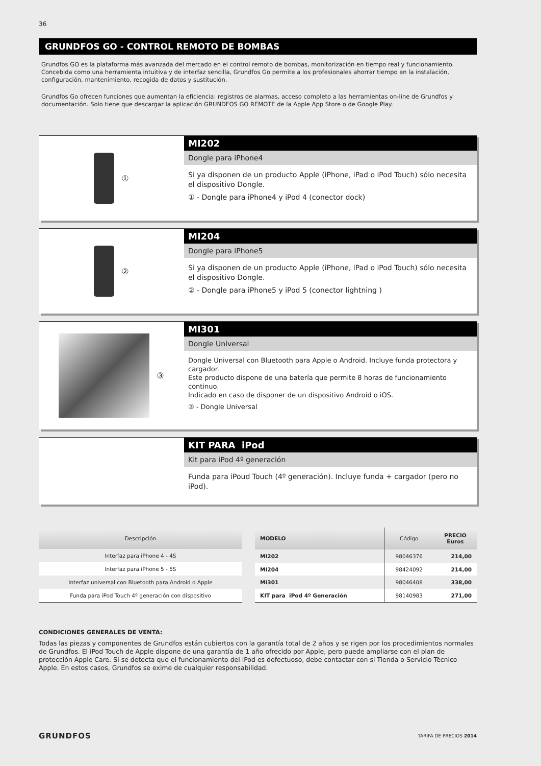36
GRUNDFOS GO - CONTROL REMOTO DE BOMBAS
Grundfos GO es la plataforma más avanzada del mercado en el control remoto de bombas, monitorización en tiempo real y funcionamiento. Concebida como una herramienta intuitiva y de interfaz sencilla, Grundfos Go permite a los profesionales ahorrar tiempo en la instalación, configuración, mantenimiento, recogida de datos y sustitución.
Grundfos Go ofrecen funciones que aumentan la eficiencia: registros de alarmas, acceso completo a las herramientas on-line de Grundfos y documentación. Solo tiene que descargar la aplicación GRUNDFOS GO REMOTE de la Apple App Store o de Google Play.
①
MI202
Dongle para iPhone4
Si ya disponen de un producto Apple (iPhone, iPad o iPod Touch) sólo necesita el dispositivo Dongle.
① - Dongle para iPhone4 y iPod 4 (conector dock)
②
MI204
Dongle para iPhone5
Si ya disponen de un producto Apple (iPhone, iPad o iPod Touch) sólo necesita el dispositivo Dongle.
② - Dongle para iPhone5 y iPod 5 (conector lightning )
③
MI301
Dongle Universal
Dongle Universal con Bluetooth para Apple o Android. Incluye funda protectora y cargador.
Este producto dispone de una batería que permite 8 horas de funcionamiento continuo.
Indicado en caso de disponer de un dispositivo Android o iOS.
③ - Dongle Universal
KIT PARA iPod
Kit para iPod 4º generación
Funda para iPoud Touch (4º generación). Incluye funda + cargador (pero no iPod).
| Descripción |
| --- |
| Interfaz para iPhone 4 - 4S |
| Interfaz para iPhone 5 - 5S |
| Interfaz universal con Bluetooth para Android o Apple |
| Funda para iPod Touch 4º generación con dispositivo |
| MODELO | Código | PRECIO Euros |
| --- | --- | --- |
| MI202 | 98046376 | 214,00 |
| MI204 | 98424092 | 214,00 |
| MI301 | 98046408 | 338,00 |
| KIT para iPod 4º Generación | 98140983 | 271,00 |
CONDICIONES GENERALES DE VENTA:
Todas las piezas y componentes de Grundfos están cubiertos con la garantía total de 2 años y se rigen por los procedimientos normales de Grundfos. El iPod Touch de Apple dispone de una garantía de 1 año ofrecido por Apple, pero puede ampliarse con el plan de protección Apple Care. Si se detecta que el funcionamiento del iPod es defectuoso, debe contactar con si Tienda o Servicio Técnico Apple. En estos casos, Grundfos se exime de cualquier responsabilidad.
GRUNDFOS TARIFA DE PRECIOS 2014